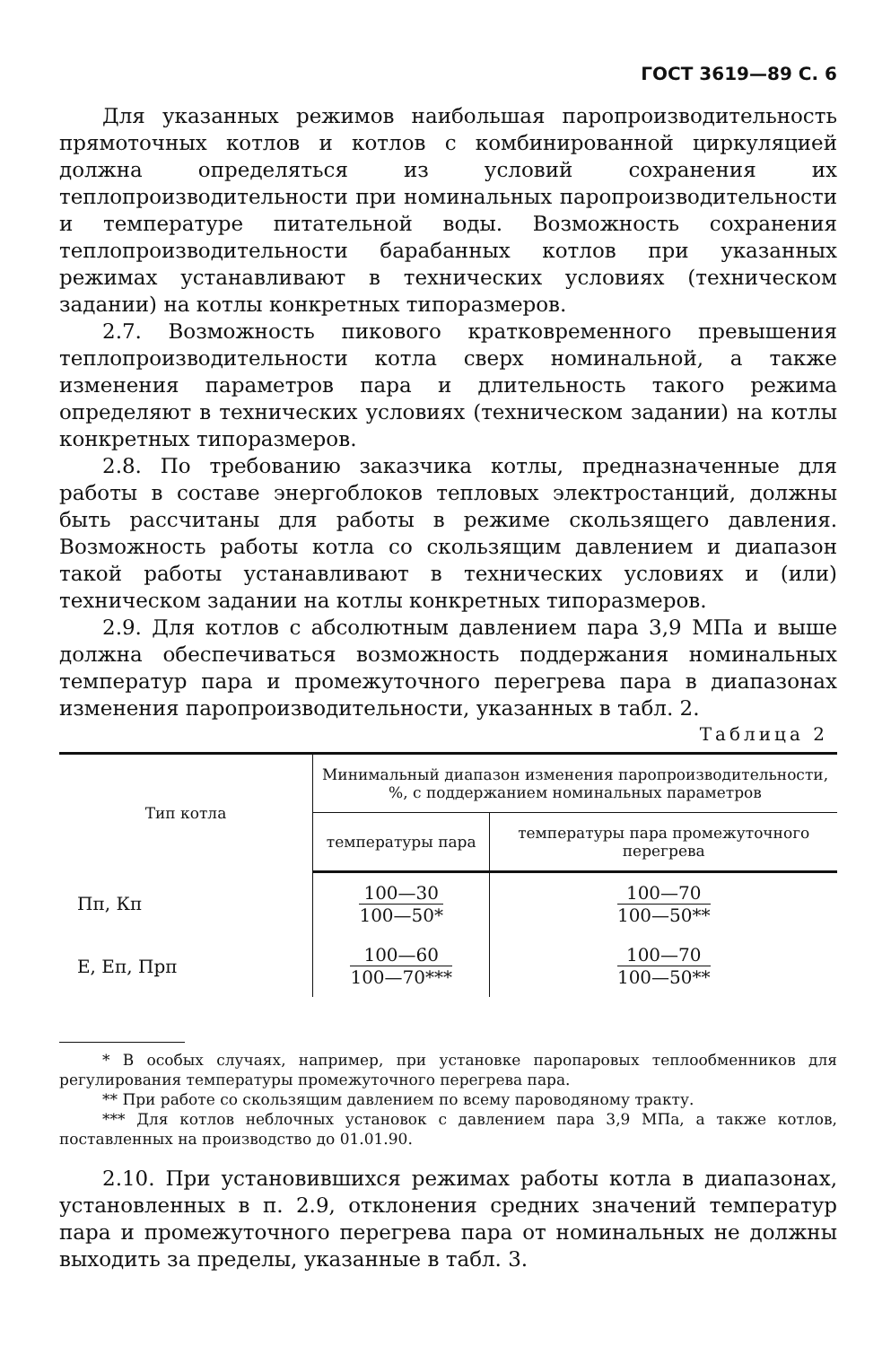ГОСТ 3619—89 С. 6
Для указанных режимов наибольшая паропроизводительность прямоточных котлов и котлов с комбинированной циркуляцией должна определяться из условий сохранения их теплопроизводительности при номинальных паропроизводительности и температуре питательной воды. Возможность сохранения теплопроизводительности барабанных котлов при указанных режимах устанавливают в технических условиях (техническом задании) на котлы конкретных типоразмеров.
2.7. Возможность пикового кратковременного превышения теплопроизводительности котла сверх номинальной, а также изменения параметров пара и длительность такого режима определяют в технических условиях (техническом задании) на котлы конкретных типоразмеров.
2.8. По требованию заказчика котлы, предназначенные для работы в составе энергоблоков тепловых электростанций, должны быть рассчитаны для работы в режиме скользящего давления. Возможность работы котла со скользящим давлением и диапазон такой работы устанавливают в технических условиях и (или) техническом задании на котлы конкретных типоразмеров.
2.9. Для котлов с абсолютным давлением пара 3,9 МПа и выше должна обеспечиваться возможность поддержания номинальных температур пара и промежуточного перегрева пара в диапазонах изменения паропроизводительности, указанных в табл. 2.
Таблица 2
| Тип котла | Минимальный диапазон изменения паропроизводительности, %, с поддержанием номинальных параметров | |
| --- | --- | --- |
| | температуры пара | температуры пара промежуточного перегрева |
| Пп, Кп | 100—30 100—50* | 100—70 100—50** |
| Е, Еп, Прп | 100—60 100—70*** | 100—70 100—50** |
* В особых случаях, например, при установке паропаровых теплообменников для регулирования температуры промежуточного перегрева пара.
** При работе со скользящим давлением по всему пароводяному тракту.
*** Для котлов неблочных установок с давлением пара 3,9 МПа, а также котлов, поставленных на производство до 01.01.90.
2.10. При установившихся режимах работы котла в диапазонах, установленных в п. 2.9, отклонения средних значений температур пара и промежуточного перегрева пара от номинальных не должны выходить за пределы, указанные в табл. 3.